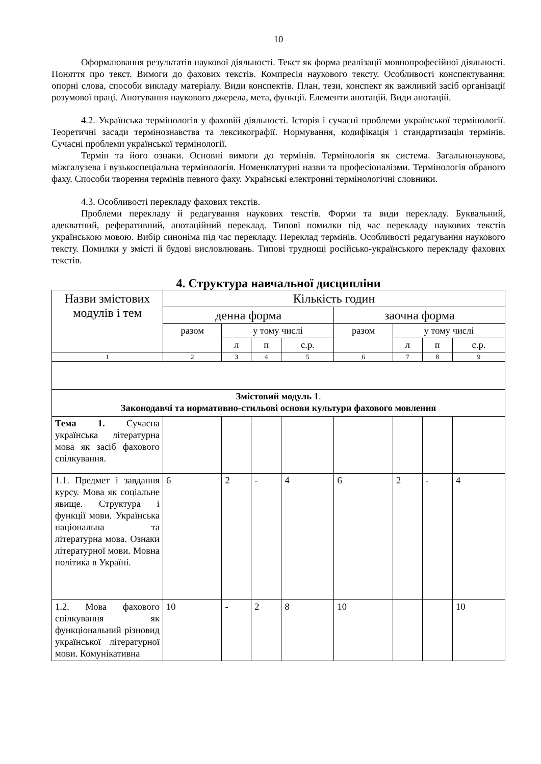10
Оформлювання результатів наукової діяльності. Текст як форма реалізації мовнопрофесійної діяльності. Поняття про текст. Вимоги до фахових текстів. Компресія наукового тексту. Особливості конспектування: опорні слова, способи викладу матеріалу. Види конспектів. План, тези, конспект як важливий засіб організації розумової праці. Анотування наукового джерела, мета, функції. Елементи анотацій. Види анотацій.
4.2. Українська термінологія у фаховій діяльності. Історія і сучасні проблеми української термінології. Теоретичні засади термінознавства та лексикографії. Нормування, кодифікація і стандартизація термінів. Сучасні проблеми української термінології.
Термін та його ознаки. Основні вимоги до термінів. Термінологія як система. Загальнонаукова, міжгалузева і вузькоспеціальна термінологія. Номенклатурні назви та професіоналізми. Термінологія обраного фаху. Способи творення термінів певного фаху. Українські електронні термінологічні словники.
4.3. Особливості перекладу фахових текстів.
Проблеми перекладу й редагування наукових текстів. Форми та види перекладу. Буквальний, адекватний, реферативний, анотаційний переклад. Типові помилки під час перекладу наукових текстів українською мовою. Вибір синоніма під час перекладу. Переклад термінів. Особливості редагування наукового тексту. Помилки у змісті й будові висловлювань. Типові труднощі російсько-українського перекладу фахових текстів.
4. Структура навчальної дисципліни
| Назви змістових модулів і тем | Кількість годин | | | | | | | |
| | денна форма | | | | заочна форма | | | |
| | разом | у тому числі | | | разом | у тому числі | | |
| | | л | п | с.р. | | л | п | с.р. |
| 1 | 2 | 3 | 4 | 5 | 6 | 7 | 8 | 9 |
| Змістовий модуль 1 . Законодавчі та нормативно-стильові основи культури фахового мовлення | | | | | | | | |
| Тема 1. Сучасна українська літературна мова як засіб фахового спілкування. | | | | | | | | |
| 1.1. Предмет і завдання курсу. Мова як соціальне явище. Структура і функції мови. Українська національна та літературна мова. Ознаки літературної мови. Мовна політика в Україні. | 6 | 2 | - | 4 | 6 | 2 | - | 4 |
| 1.2. Мова фахового спілкування як функціональний різновид української літературної мови. Комунікативна | 10 | - | 2 | 8 | 10 | | | 10 |